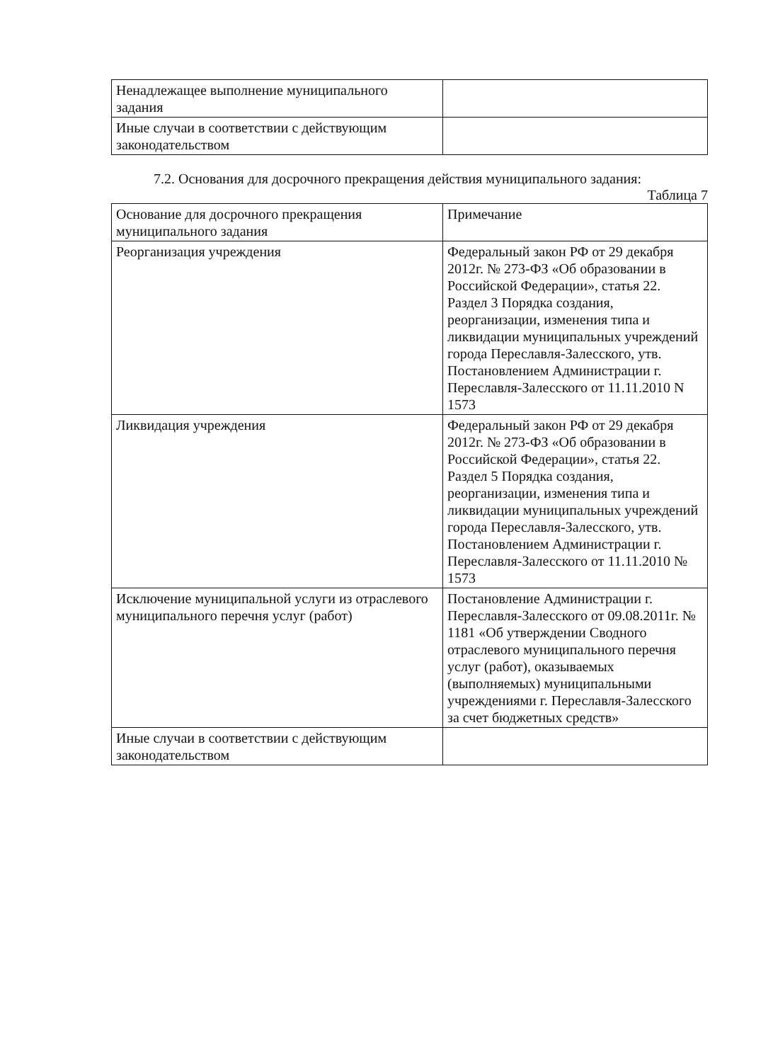| Ненадлежащее выполнение муниципального задания | |
| Иные случаи в соответствии с действующим законодательством | |
7.2. Основания для досрочного прекращения действия муниципального задания:
Таблица 7
| Основание для досрочного прекращения муниципального задания | Примечание |
| Реорганизация учреждения | Федеральный закон РФ от 29 декабря 2012г. № 273-ФЗ «Об образовании в Российской Федерации», статья 22. Раздел 3 Порядка создания, реорганизации, изменения типа и ликвидации муниципальных учреждений города Переславля-Залесского, утв. Постановлением Администрации г. Переславля-Залесского от 11.11.2010 N 1573 |
| Ликвидация учреждения | Федеральный закон РФ от 29 декабря 2012г. № 273-ФЗ «Об образовании в Российской Федерации», статья 22. Раздел 5 Порядка создания, реорганизации, изменения типа и ликвидации муниципальных учреждений города Переславля-Залесского, утв. Постановлением Администрации г. Переславля-Залесского от 11.11.2010 № 1573 |
| Исключение муниципальной услуги из отраслевого муниципального перечня услуг (работ) | Постановление Администрации г. Переславля-Залесского от 09.08.2011г. № 1181 «Об утверждении Сводного отраслевого муниципального перечня услуг (работ), оказываемых (выполняемых) муниципальными учреждениями г. Переславля-Залесского за счет бюджетных средств» |
| Иные случаи в соответствии с действующим законодательством | |